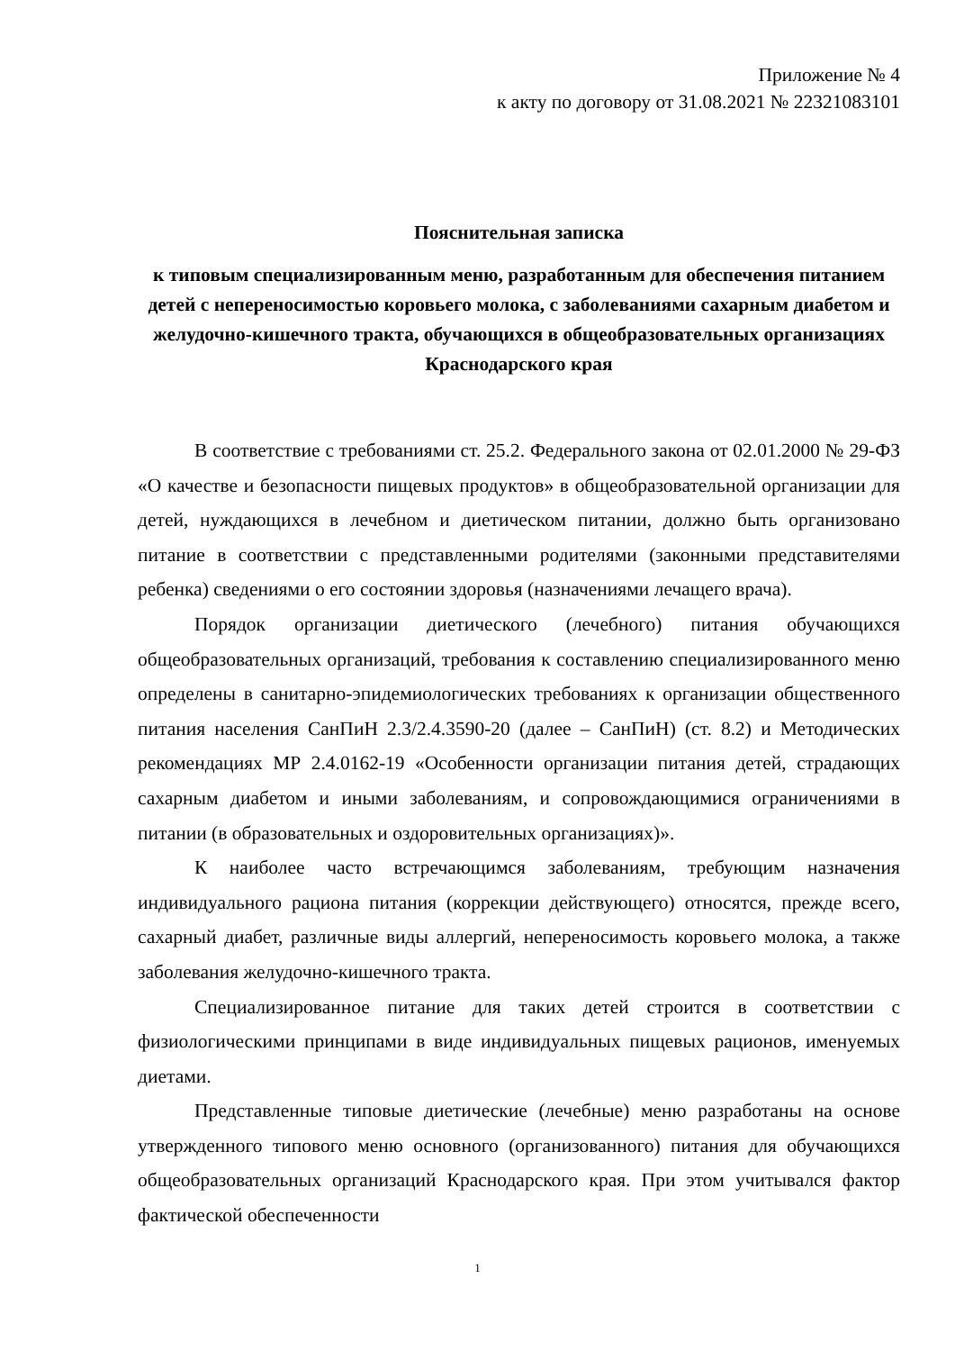Приложение № 4
к акту по договору от 31.08.2021 № 22321083101
Пояснительная записка
к типовым специализированным меню, разработанным для обеспечения питанием детей с непереносимостью коровьего молока, с заболеваниями сахарным диабетом и желудочно-кишечного тракта, обучающихся в общеобразовательных организациях Краснодарского края
В соответствие с требованиями ст. 25.2. Федерального закона от 02.01.2000 № 29-ФЗ «О качестве и безопасности пищевых продуктов» в общеобразовательной организации для детей, нуждающихся в лечебном и диетическом питании, должно быть организовано питание в соответствии с представленными родителями (законными представителями ребенка) сведениями о его состоянии здоровья (назначениями лечащего врача).
Порядок организации диетического (лечебного) питания обучающихся общеобразовательных организаций, требования к составлению специализированного меню определены в санитарно-эпидемиологических требованиях к организации общественного питания населения СанПиН 2.3/2.4.3590-20 (далее – СанПиН) (ст. 8.2) и Методических рекомендациях МР 2.4.0162-19 «Особенности организации питания детей, страдающих сахарным диабетом и иными заболеваниям, и сопровождающимися ограничениями в питании (в образовательных и оздоровительных организациях)».
К наиболее часто встречающимся заболеваниям, требующим назначения индивидуального рациона питания (коррекции действующего) относятся, прежде всего, сахарный диабет, различные виды аллергий, непереносимость коровьего молока, а также заболевания желудочно-кишечного тракта.
Специализированное питание для таких детей строится в соответствии с физиологическими принципами в виде индивидуальных пищевых рационов, именуемых диетами.
Представленные типовые диетические (лечебные) меню разработаны на основе утвержденного типового меню основного (организованного) питания для обучающихся общеобразовательных организаций Краснодарского края. При этом учитывался фактор фактической обеспеченности
1